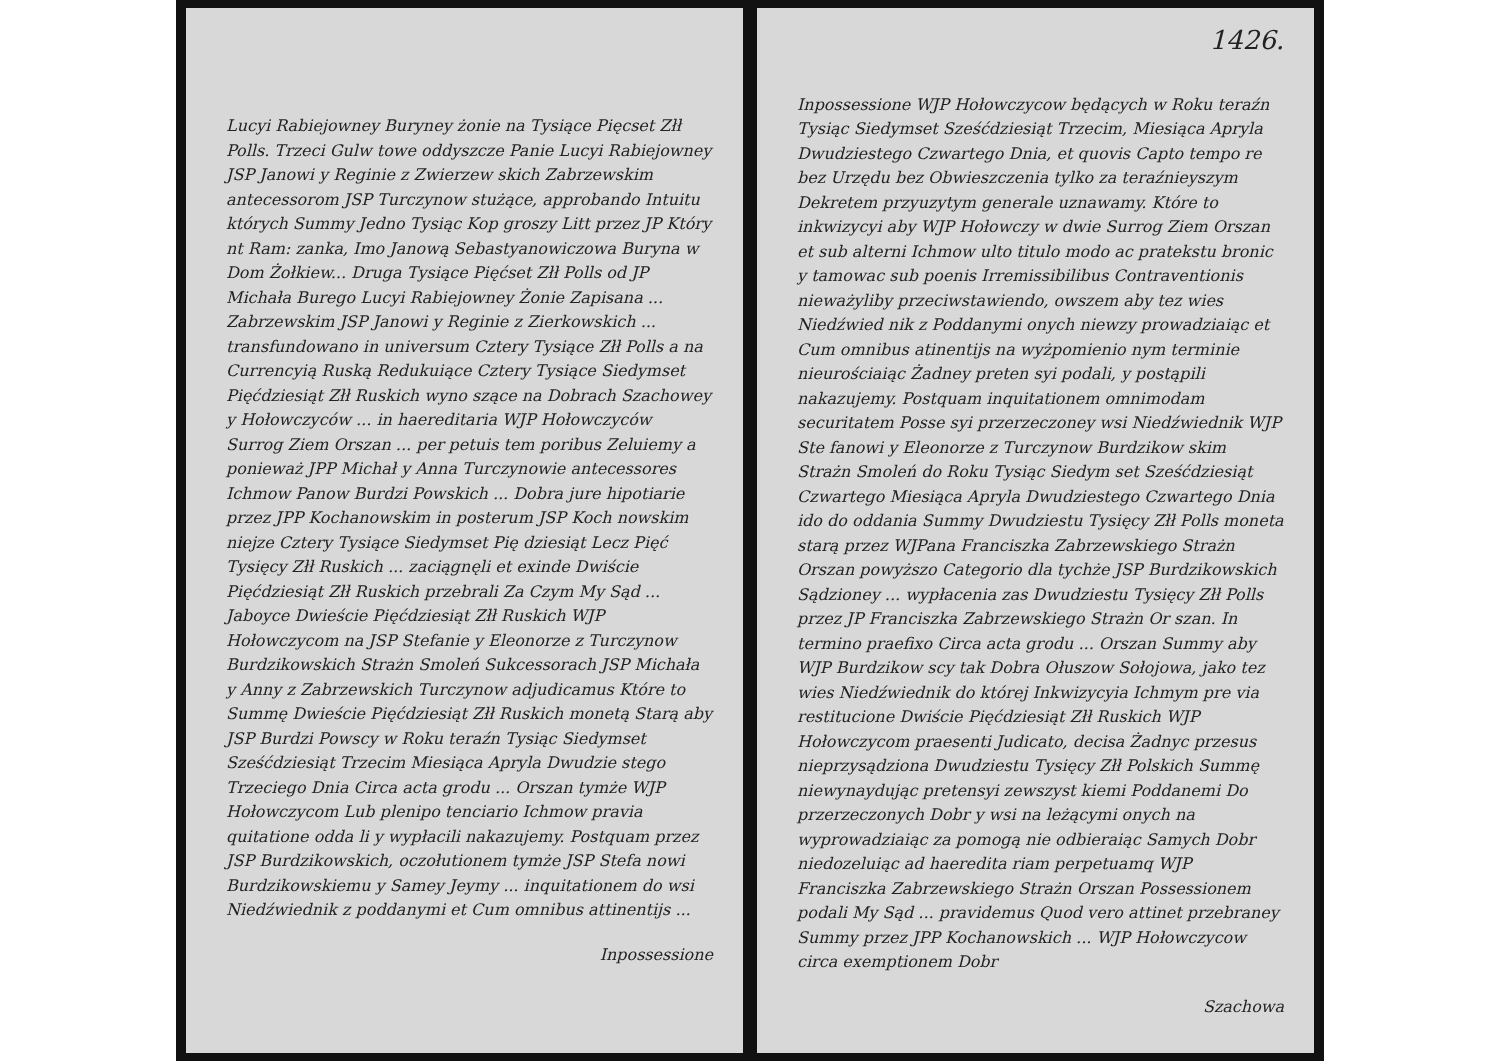Lucyi Rabiejowney Buryney żonie na Tysiące Pięcset Złł Polls. Trzeci Gulw towe oddyszcze Panie Lucyi Rabiejowney JSP Janowi y Reginie z Zwierzew skich Zabrzewskim antecessorom JSP Turczynow stużące, approbando Intuitu których Summy Jedno Tysiąc Kop groszy Litt przez JP Który nt Ram: zanka, Imo Janową Sebastyanowiczowa Buryna w Dom Żołkiew... Druga Tysiące Pięćset Złł Polls od JP Michała Burego Lucyi Rabiejowney Żonie Zapisana ... Zabrzewskim JSP Janowi y Reginie z Zierkowskich ... transfundowano in universum Cztery Tysiące Złł Polls a na Currencyią Ruską Redukuiące Cztery Tysiące Siedymset Pięćdziesiąt Złł Ruskich wyno szące na Dobrach Szachowey y Hołowczyców ... in haereditaria WJP Hołowczyców Surrog Ziem Orszan ... per petuis tem poribus Zeluiemy a ponieważ JPP Michał y Anna Turczynowie antecessores Ichmow Panow Burdzi Powskich ... Dobra jure hipotiarie przez JPP Kochanowskim in posterum JSP Koch nowskim niejze Cztery Tysiące Siedymset Pię dziesiąt Lecz Pięć Tysięcy Złł Ruskich ... zaciągnęli et exinde Dwiście Pięćdziesiąt Złł Ruskich przebrali Za Czym My Sąd ... Jaboyce Dwieście Pięćdziesiąt Złł Ruskich WJP Hołowczycom na JSP Stefanie y Eleonorze z Turczynow Burdzikowskich Strażn Smoleń Sukcessorach JSP Michała y Anny z Zabrzewskich Turczynow adjudicamus Które to Summę Dwieście Pięćdziesiąt Złł Ruskich monetą Starą aby JSP Burdzi Powscy w Roku teraźn Tysiąc Siedymset Sześćdziesiąt Trzecim Miesiąca Apryla Dwudzie stego Trzeciego Dnia Circa acta grodu ... Orszan tymże WJP Hołowczycom Lub plenipo tenciario Ichmow pravia quitatione odda li y wypłacili nakazujemy. Postquam przez JSP Burdzikowskich, oczołutionem tymże JSP Stefa nowi Burdzikowskiemu y Samey Jeymy ... inquitationem do wsi Niedźwiednik z poddanymi et Cum omnibus attinentijs ...
Inpossessione
1426.
Inpossessione WJP Hołowczycow będących w Roku teraźn Tysiąc Siedymset Sześćdziesiąt Trzecim, Miesiąca Apryla Dwudziestego Czwartego Dnia, et quovis Capto tempo re bez Urzędu bez Obwieszczenia tylko za teraźnieyszym Dekretem przyuzytym generale uznawamy. Które to inkwizycyi aby WJP Hołowczy w dwie Surrog Ziem Orszan et sub alterni Ichmow ulto titulo modo ac pratekstu bronic y tamowac sub poenis Irremissibilibus Contraventionis nieważyliby przeciwstawiendo, owszem aby tez wies Niedźwied nik z Poddanymi onych niewzy prowadziaiąc et Cum omnibus atinentijs na wyżpomienio nym terminie nieurościaiąc Żadney preten syi podali, y postąpili nakazujemy. Postquam inquitationem omnimodam securitatem Posse syi przerzeczoney wsi Niedźwiednik WJP Ste fanowi y Eleonorze z Turczynow Burdzikow skim Strażn Smoleń do Roku Tysiąc Siedym set Sześćdziesiąt Czwartego Miesiąca Apryla Dwudziestego Czwartego Dnia ido do oddania Summy Dwudziestu Tysięcy Złł Polls moneta starą przez WJPana Franciszka Zabrzewskiego Strażn Orszan powyższo Categorio dla tychże JSP Burdzikowskich Sądzioney ... wypłacenia zas Dwudziestu Tysięcy Złł Polls przez JP Franciszka Zabrzewskiego Strażn Or szan. In termino praefixo Circa acta grodu ... Orszan Summy aby WJP Burdzikow scy tak Dobra Ołuszow Sołojowa, jako tez wies Niedźwiednik do której Inkwizycyia Ichmym pre via restitucione Dwiście Pięćdziesiąt Złł Ruskich WJP Hołowczycom praesenti Judicato, decisa Żadnyc przesus nieprzysądziona Dwudziestu Tysięcy Złł Polskich Summę niewynaydując pretensyi zewszyst kiemi Poddanemi Do przerzeczonych Dobr y wsi na leżącymi onych na wyprowadziaiąc za pomogą nie odbieraiąc Samych Dobr niedozeluiąc ad haeredita riam perpetuamq WJP Franciszka Zabrzewskiego Strażn Orszan Possessionem podali My Sąd ... pravidemus Quod vero attinet przebraney Summy przez JPP Kochanowskich ... WJP Hołowczycow circa exemptionem Dobr
Szachowa